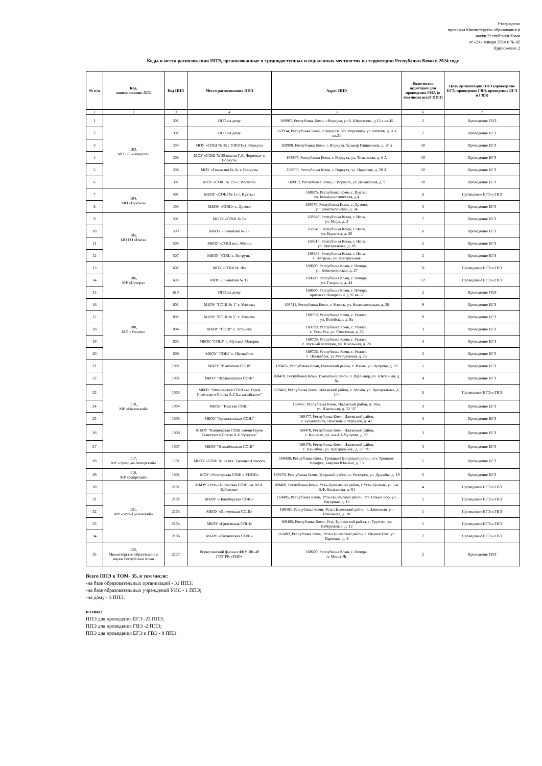Утверждено
приказом Министерства образования и
науки Республики Коми
от «24» января 2024 г. № 42
Приложение 2
Коды и места расположения ППЭ, организованные в труднодоступных и отдаленных местностях на территории Республики Коми в 2024 году
| № п/п | Код, наименование АТЕ | Код ППЭ | Место расположения ППЭ | Адрес ППЭ | Количество аудиторий для проведения ГИА (в том числе штаб ППЭ) | Цель организации ППЭ (проведение ЕГЭ, проведение ГВЭ, проведение ЕГЭ и ГВЭ) |
| --- | --- | --- | --- | --- | --- | --- |
| 1 | 2 | 3 | 4 | 5 | 6 | 7 |
| 1 | 103, МО ГО «Воркута» | 301 | ППЭ на дому | 169907, Республика Коми, г.Воркута, ул.Б. Шерстнева, д.15 а кв.45 | 2 | Проведение ГВЭ |
| 2 | | 302 | ППЭ на дому | 169934, Республика Коми, г.Воркута, пгт. Воргашер, ул.Катаева, д.51 а кв.21 | 2 | Проведение ЕГЭ |
| 3 | | 303 | МОУ «СОШ № 35 с УИОП» г. Воркуты | 169900, Республика Коми, г. Воркута, бульвар Пищевиков, д. 20 а | 10 | Проведение ЕГЭ |
| 4 | | 305 | МОУ «СОШ № 39 имени Г.А. Чернова» г. Воркуты | 169907, Республика Коми, г. Воркута, ул. Тиманская, д. 6 А | 10 | Проведение ЕГЭ |
| 5 | | 306 | МОУ «Гимназия № 6» г. Воркуты | 169900, Республика Коми, г. Воркута, ул. Парковая, д. 20 А | 10 | Проведение ЕГЭ |
| 6 | | 307 | МОУ «СОШ № 23» г. Воркуты | 169912, Республика Коми, г. Воркута, ул. Димитрова, д. 9 | 10 | Проведение ЕГЭ |
| 7 | 104, МО «Вуктыл» | 401 | МБОУ «СОШ № 1» г. Вуктыл | 169575, Республика Коми, г. Вуктыл ул. Коммунистическая, д.4 | 6 | Проведение ЕГЭ и ГВЭ |
| 8 | | 403 | МБОУ «СОШ» с. Дутово | 169570, Республика Коми, с. Дутово, ул. Комсомольская, д. 24 | 3 | Проведение ЕГЭ |
| 9 | 105, МО ГО «Инта» | 501 | МБОУ «СОШ № 5» | 169849, Республика Коми, г. Инта, ул. Мира, д. 2 | 7 | Проведение ЕГЭ |
| 10 | | 503 | МБОУ «Гимназия № 2» | 169840, Республика Коми, г. Инта, ул. Куратова, д. 20 | 6 | Проведение ЕГЭ |
| 11 | | 505 | МБОУ «СОШ пст. Абезь» | 169810, Республика Коми, г. Инта, ул. Центральная, д. 20 | 2 | Проведение ЕГЭ |
| 12 | | 507 | МБОУ "СОШ с. Петрунь" | 169832, Республика Коми, г. Инта, с. Петрунь, ул. Центральная | 2 | Проведение ЕГЭ |
| 13 | 106, МР «Печора» | 602 | МОУ «СОШ № 10» | 169600, Республика Коми, г. Печора, ул. Комсомольская, д. 27 | 11 | Проведение ЕГЭ и ГВЭ |
| 14 | | 603 | МОУ «Гимназия № 1» | 169600, Республика Коми, г. Печора, ул. Гагарина, д. 44 | 12 | Проведение ЕГЭ и ГВЭ |
| 15 | | 610 | ППЭ на дому | 169600, Республика Коми, г. Печора, проспект Печорский, д.92 кв.57 | 2 | Проведение ГВЭ |
| 16 | 108, МО «Усинск» | 801 | МБОУ "СОШ № 1" г. Усинска | 169711, Республика Коми, г. Усинск, ул. Комсомольская, д. 28 | 9 | Проведение ЕГЭ |
| 17 | | 802 | МБОУ "СОШ № 5" г. Усинска | 169710, Республика Коми, г. Усинск, ул. Возейская, д. 9а | 9 | Проведение ЕГЭ |
| 18 | | 804 | МБОУ "СОШ" с. Усть-Уса | 169720, Республика Коми, г. Усинск, с. Усть-Уса, ул. Советская, д. 36 | 3 | Проведение ЕГЭ |
| 19 | | 805 | МБОУ "СОШ" с. Мутный Материк | 169729, Республика Коми, г. Усинск, с. Мутный Материк, ул. Школьная, д. 23 | 3 | Проведение ЕГЭ |
| 20 | | 806 | МБОУ "СОШ" с. Щельябож | 169726, Республика Коми, г. Усинск, с. Щельябож, ул.Молодежная, д. 25 | 3 | Проведение ЕГЭ |
| 21 | 110, МР «Ижемский» | 1001 | МБОУ "Ижемская СОШ" | 169476, Республика Коми, Ижемский район, с. Ижма, ул. Чупрова, д. 76 | 5 | Проведение ЕГЭ |
| 22 | | 1002 | МБОУ "Щельяюрская СОШ" | 169470, Республика Коми, Ижемский район, п. Щельяюр, ул. Школьная, д. 6а | 4 | Проведение ЕГЭ |
| 23 | | 1003 | МБОУ "Мохченская СОШ им. Героя Советского Союза А.Г.Хатанзейского" | 169462, Республика Коми, Ижемский район, с. Мохча, ул. Центральная, д. 144 | 5 | Проведение ЕГЭ и ГВЭ |
| 24 | | 1004 | МБОУ "Томская СОШ" | 169467, Республика Коми, Ижемский район, п. Том, ул. Школьная, д. 32 "Б" | 3 | Проведение ЕГЭ |
| 25 | | 1005 | МБОУ "Брыкаланская СОШ" | 169477, Республика Коми, Ижемский район, с. Брыкаланск, Школьный переулок, д. 47 | 3 | Проведение ЕГЭ |
| 26 | | 1006 | МБОУ "Кипиевская СОШ имени Героя Советского Союза А.Е.Чупрова" | 169478, Республика Коми, Ижемский район, с. Кипиево, ул. им.А.Е.Чупрова, д. 95 | 3 | Проведение ЕГЭ |
| 27 | | 1007 | МБОУ "Няшабожская СОШ" | 169476, Республика Коми, Ижемский район, с. Няшабож, ул. Центральная , д. 58 "А" | 3 | Проведение ЕГЭ |
| 28 | 117, МР «Троицко-Печорский» | 1701 | МБОУ «СОШ № 1» пгт. Троицко-Печорск | 169420, Республика Коми, Троицко-Печорский район, пгт. Троицко-Печорск, квартал Южный, д. 13 | 5 | Проведение ЕГЭ |
| 29 | 118, МР «Удорский» | 1801 | МОУ «Усогорская СОШ с УИОП» | 169270, Республика Коми, Удорский район, п. Усогорск, ул. Дружбы, д. 19 | 5 | Проведение ЕГЭ |
| 30 | 121, МР «Усть-Цилемский» | 2101 | МБОУ «Усть-Цилемская СОШ им. М.А. Бабикова» | 169480, Республика Коми, Усть-Цилемский район, с.Усть-Цильма, ул. им. В.Ф. Батманова, д. 84 | 4 | Проведение ЕГЭ и ГВЭ |
| 31 | | 2102 | МБОУ «Новоборская СОШ» | 169495, Республика Коми, Усть-Цилемский район, пст. Новый Бор, ул. Нагорная, д. 15 | 2 | Проведение ЕГЭ и ГВЭ |
| 32 | | 2103 | МБОУ «Пижемская СОШ» | 169483, Республика Коми, Усть-Цилемский район, с. Замежная, ул. Школьная, д. 10 | 1 | Проведение ЕГЭ и ГВЭ |
| 33 | | 2104 | МБОУ «Цилемская СОШ» | 169485, Республика Коми, Усть-Цилемский район, с. Трусово, кв. Набережный, д. 12 | 1 | Проведение ЕГЭ и ГВЭ |
| 34 | | 2106 | МБОУ «Окуневская СОШ» | 162492, Республика Коми, Усть-Цилемский район, с. Окунев Нос, ул. Парковая, д. 8 | 2 | Проведение ЕГЭ и ГВЭ |
| 35 | 122, Министерство образования и науки Республики Коми | 2227 | Воркутинский филиал ФКУ ИК-49 ГОУ РК «РЦО» | 169600, Республика Коми, г. Печора, п. Миша-Яг | 2 | Проведение ГВЭ |
Всего ППЭ в ТОМ- 35, в том числе:
-на базе образовательных организаций - 31 ППЭ;
-на базе образовательных учреждений УИС - 1 ППЭ;
-на дому - 3 ППЭ.
из них:
ППЭ для проведения ЕГЭ -23 ППЭ;
ППЭ для проведения ГВЭ -2 ППЭ;
ППЭ для проведения ЕГЭ и ГВЭ - 9 ППЭ.